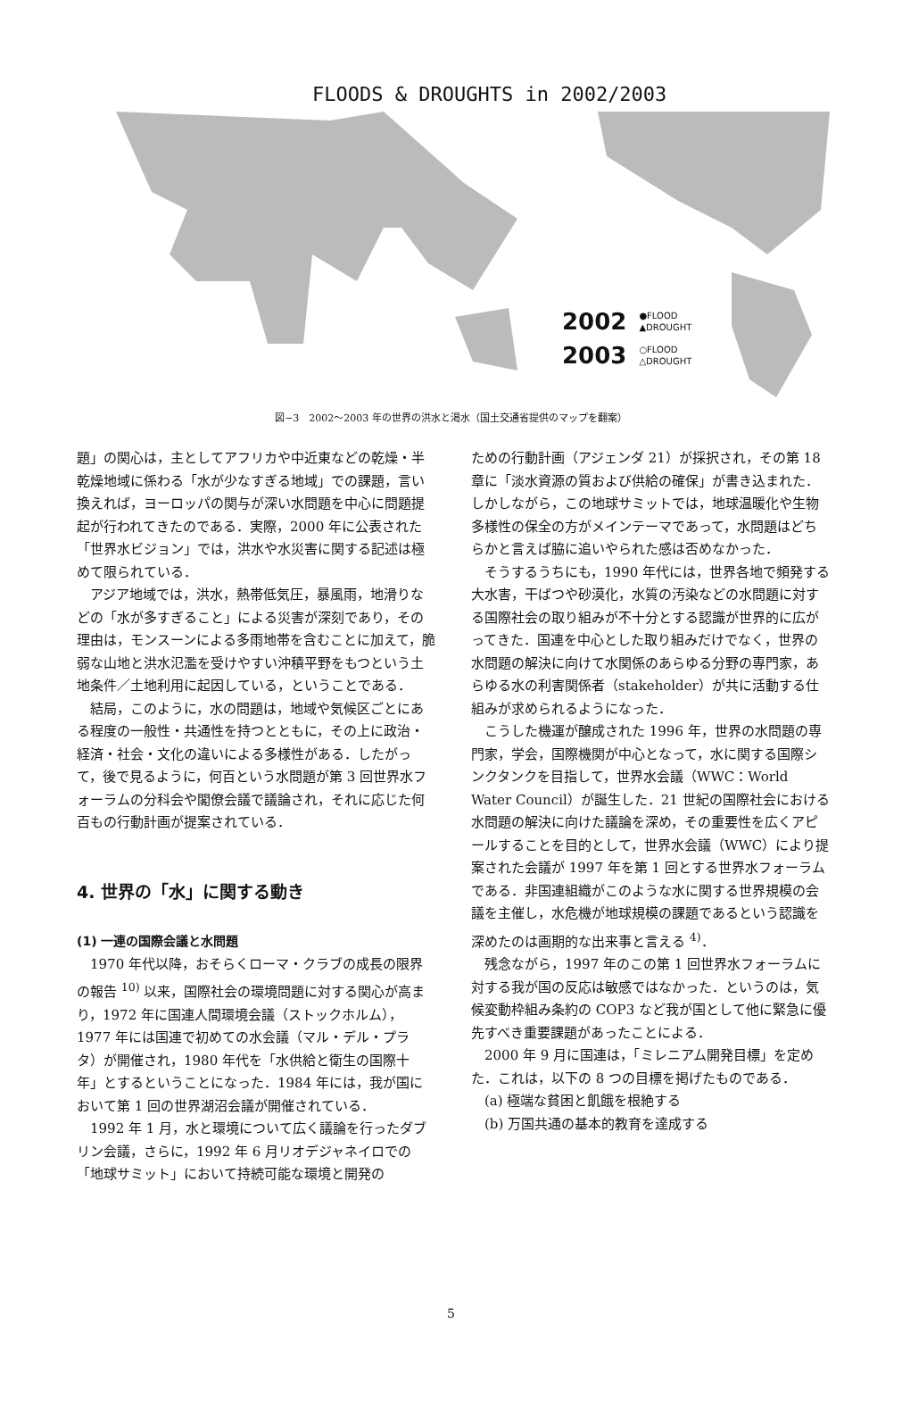FLOODS & DROUGHTS in 2002/2003
2002 ●FLOOD
▲DROUGHT
2003 ○FLOOD
△DROUGHT
図−3　2002〜2003 年の世界の洪水と渇水（国土交通省提供のマップを翻案）
題」の関心は，主としてアフリカや中近東などの乾燥・半乾燥地域に係わる「水が少なすぎる地域」での課題，言い換えれば，ヨーロッパの関与が深い水問題を中心に問題提起が行われてきたのである．実際，2000 年に公表された「世界水ビジョン」では，洪水や水災害に関する記述は極めて限られている．
アジア地域では，洪水，熱帯低気圧，暴風雨，地滑りなどの「水が多すぎること」による災害が深刻であり，その理由は，モンスーンによる多雨地帯を含むことに加えて，脆弱な山地と洪水氾濫を受けやすい沖積平野をもつという土地条件／土地利用に起因している，ということである．
結局，このように，水の問題は，地域や気候区ごとにある程度の一般性・共通性を持つとともに，その上に政治・経済・社会・文化の違いによる多様性がある．したがって，後で見るように，何百という水問題が第 3 回世界水フォーラムの分科会や閣僚会議で議論され，それに応じた何百もの行動計画が提案されている．
4. 世界の「水」に関する動き
(1) 一連の国際会議と水問題
1970 年代以降，おそらくローマ・クラブの成長の限界の報告 <sup>10)</sup> 以来，国際社会の環境問題に対する関心が高まり，1972 年に国連人間環境会議（ストックホルム），1977 年には国連で初めての水会議（マル・デル・プラタ）が開催され，1980 年代を「水供給と衛生の国際十年」とするということになった．1984 年には，我が国において第 1 回の世界湖沼会議が開催されている．
1992 年 1 月，水と環境について広く議論を行ったダブリン会議，さらに，1992 年 6 月リオデジャネイロでの「地球サミット」において持続可能な環境と開発の
ための行動計画（アジェンダ 21）が採択され，その第 18 章に「淡水資源の質および供給の確保」が書き込まれた．しかしながら，この地球サミットでは，地球温暖化や生物多様性の保全の方がメインテーマであって，水問題はどちらかと言えば脇に追いやられた感は否めなかった．
そうするうちにも，1990 年代には，世界各地で頻発する大水害，干ばつや砂漠化，水質の汚染などの水問題に対する国際社会の取り組みが不十分とする認識が世界的に広がってきた．国連を中心とした取り組みだけでなく，世界の水問題の解決に向けて水関係のあらゆる分野の専門家，あらゆる水の利害関係者（stakeholder）が共に活動する仕組みが求められるようになった．
こうした機運が醸成された 1996 年，世界の水問題の専門家，学会，国際機関が中心となって，水に関する国際シンクタンクを目指して，世界水会議（WWC：World Water Council）が誕生した．21 世紀の国際社会における水問題の解決に向けた議論を深め，その重要性を広くアピールすることを目的として，世界水会議（WWC）により提案された会議が 1997 年を第 1 回とする世界水フォーラムである．非国連組織がこのような水に関する世界規模の会議を主催し，水危機が地球規模の課題であるという認識を深めたのは画期的な出来事と言える <sup>4)</sup>．
残念ながら，1997 年のこの第 1 回世界水フォーラムに対する我が国の反応は敏感ではなかった．というのは，気候変動枠組み条約の COP3 など我が国として他に緊急に優先すべき重要課題があったことによる．
2000 年 9 月に国連は，「ミレニアム開発目標」を定めた．これは，以下の 8 つの目標を掲げたものである．
(a) 極端な貧困と飢餓を根絶する
(b) 万国共通の基本的教育を達成する
5